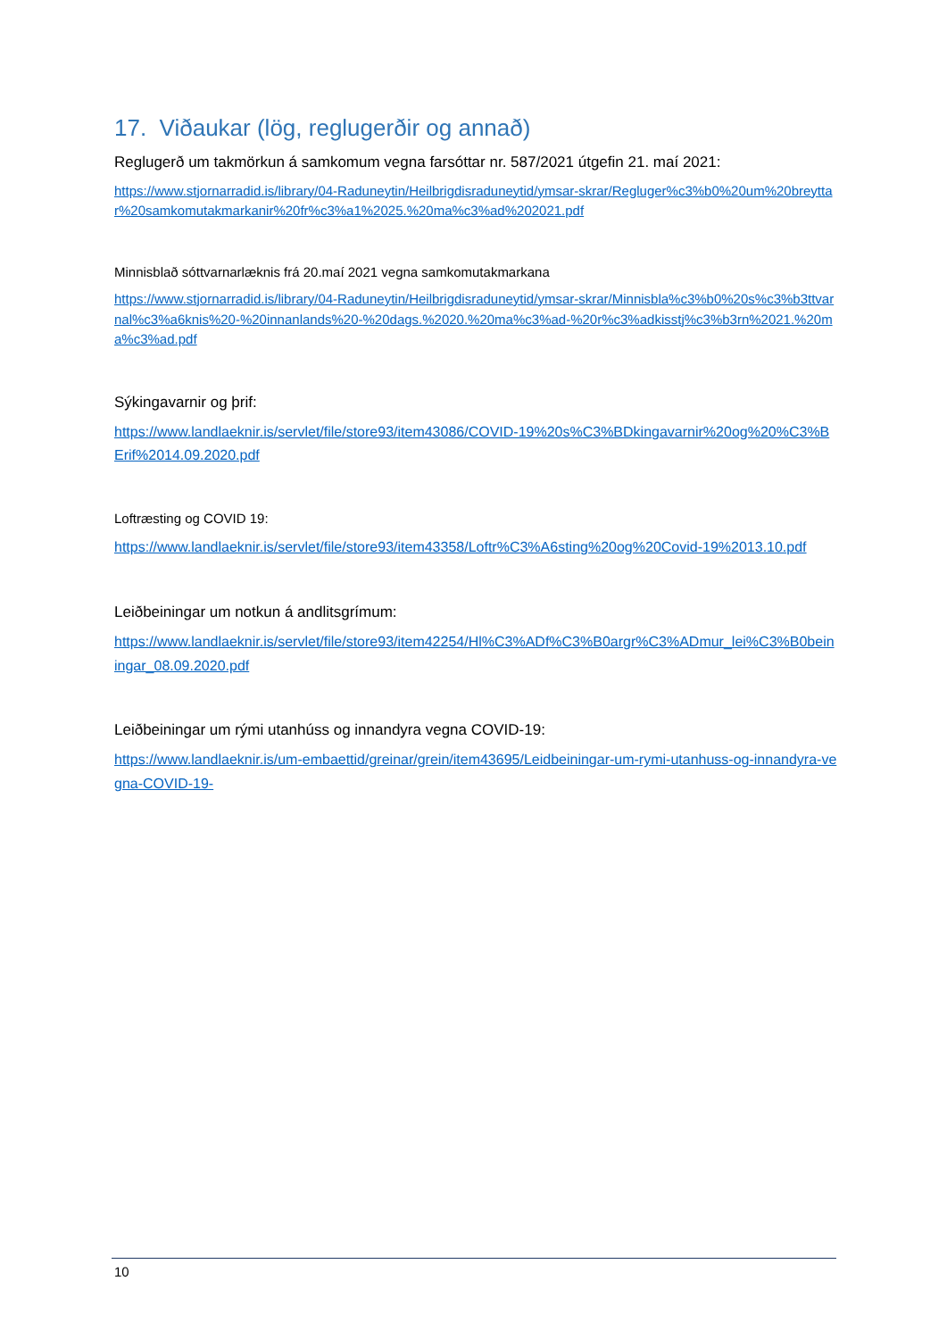17. Viðaukar (lög, reglugerðir og annað)
Reglugerð um takmörkun á samkomum vegna farsóttar nr. 587/2021 útgefin 21. maí 2021:
https://www.stjornarradid.is/library/04-Raduneytin/Heilbrigdisraduneytid/ymsar-skrar/Regluger%c3%b0%20um%20breyttar%20samkomutakmarkanir%20fr%c3%a1%2025.%20ma%c3%ad%202021.pdf
Minnisblað sóttvarnarlæknis frá 20.maí 2021 vegna samkomutakmarkana
https://www.stjornarradid.is/library/04-Raduneytin/Heilbrigdisraduneytid/ymsar-skrar/Minnisbla%c3%b0%20s%c3%b3ttvarnal%c3%a6knis%20-%20innanlands%20-%20dags.%2020.%20ma%c3%ad-%20r%c3%adkisstj%c3%b3rn%2021.%20ma%c3%ad.pdf
Sýkingavarnir og þrif:
https://www.landlaeknir.is/servlet/file/store93/item43086/COVID-19%20s%C3%BDkingavarnir%20og%20%C3%BErif%2014.09.2020.pdf
Loftræsting og COVID 19:
https://www.landlaeknir.is/servlet/file/store93/item43358/Loftr%C3%A6sting%20og%20Covid-19%2013.10.pdf
Leiðbeiningar um notkun á andlitsgrímum:
https://www.landlaeknir.is/servlet/file/store93/item42254/Hl%C3%ADf%C3%B0argr%C3%ADmur_lei%C3%B0beiningar_08.09.2020.pdf
Leiðbeiningar um rými utanhúss og innandyra vegna COVID-19:
https://www.landlaeknir.is/um-embaettid/greinar/grein/item43695/Leidbeiningar-um-rymi-utanhuss-og-innandyra-vegna-COVID-19-
10